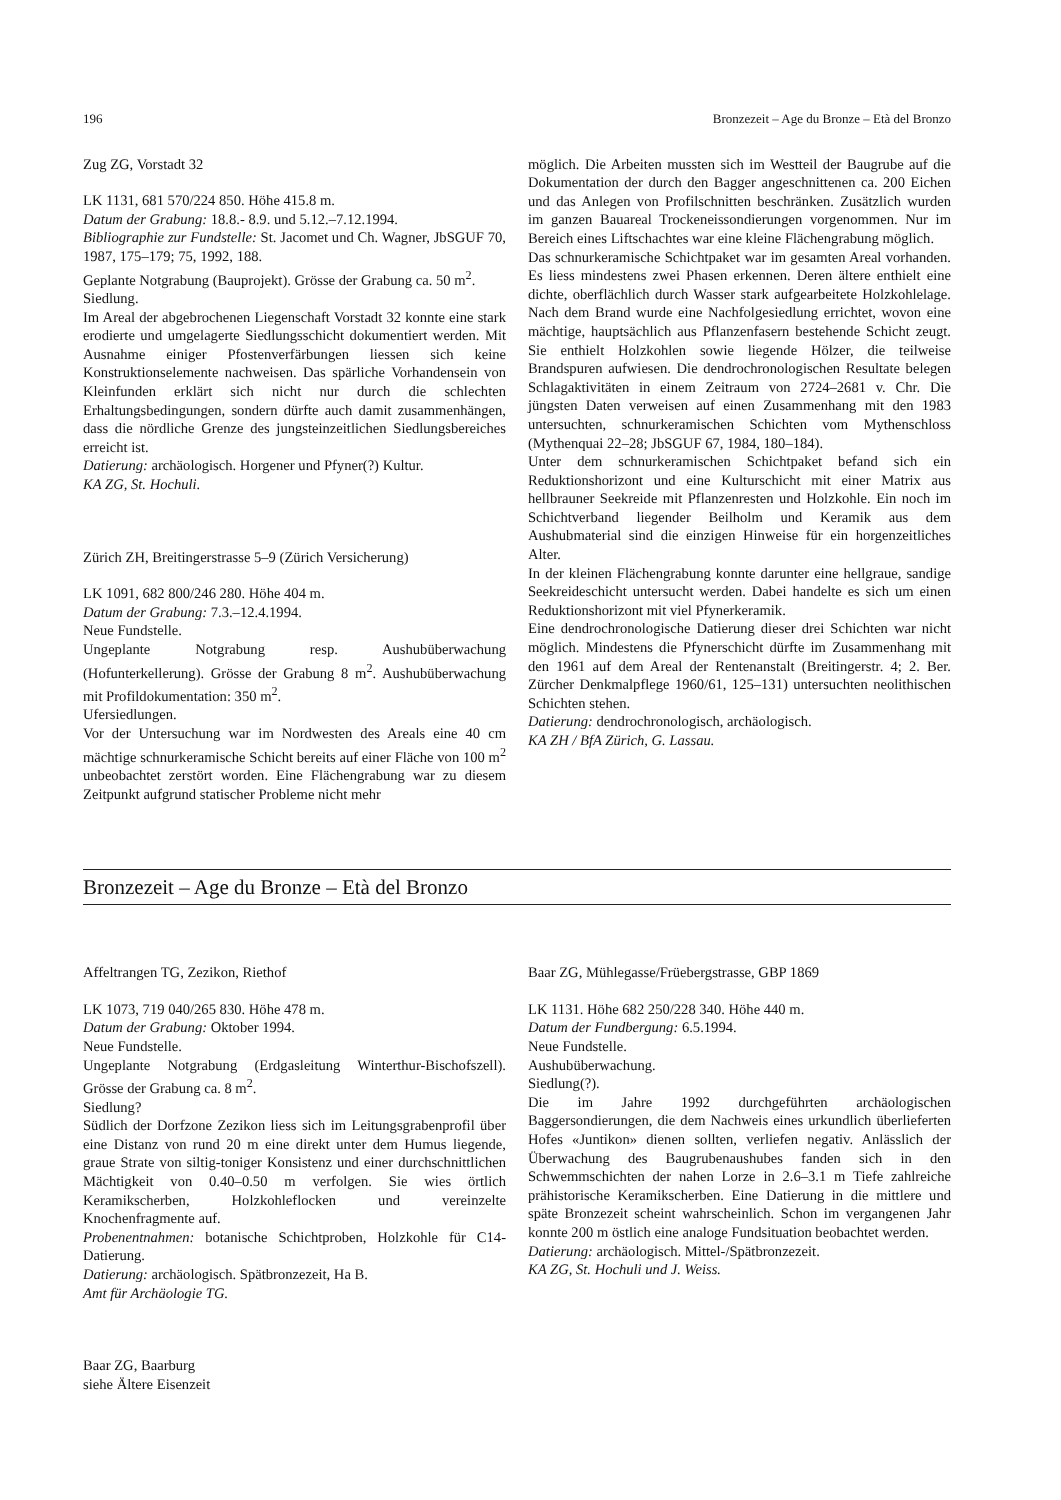196 Bronzezeit – Age du Bronze – Età del Bronzo
Zug ZG, Vorstadt 32
LK 1131, 681 570/224 850. Höhe 415.8 m.
Datum der Grabung: 18.8.- 8.9. und 5.12.–7.12.1994.
Bibliographie zur Fundstelle: St. Jacomet und Ch. Wagner, JbSGUF 70, 1987, 175–179; 75, 1992, 188.
Geplante Notgrabung (Bauprojekt). Grösse der Grabung ca. 50 m<sup>2</sup>.
Siedlung.
Im Areal der abgebrochenen Liegenschaft Vorstadt 32 konnte eine stark erodierte und umgelagerte Siedlungsschicht dokumentiert werden. Mit Ausnahme einiger Pfostenverfärbungen liessen sich keine Konstruktionselemente nachweisen. Das spärliche Vorhandensein von Kleinfunden erklärt sich nicht nur durch die schlechten Erhaltungsbedingungen, sondern dürfte auch damit zusammenhängen, dass die nördliche Grenze des jungsteinzeitlichen Siedlungsbereiches erreicht ist.
Datierung: archäologisch. Horgener und Pfyner(?) Kultur.
KA ZG, St. Hochuli.
Zürich ZH, Breitingerstrasse 5–9 (Zürich Versicherung)
LK 1091, 682 800/246 280. Höhe 404 m.
Datum der Grabung: 7.3.–12.4.1994.
Neue Fundstelle.
Ungeplante Notgrabung resp. Aushubüberwachung (Hofunterkellerung). Grösse der Grabung 8 m<sup>2</sup>. Aushubüberwachung mit Profildokumentation: 350 m<sup>2</sup>.
Ufersiedlungen.
Vor der Untersuchung war im Nordwesten des Areals eine 40 cm mächtige schnurkeramische Schicht bereits auf einer Fläche von 100 m<sup>2</sup> unbeobachtet zerstört worden. Eine Flächengrabung war zu diesem Zeitpunkt aufgrund statischer Probleme nicht mehr
möglich. Die Arbeiten mussten sich im Westteil der Baugrube auf die Dokumentation der durch den Bagger angeschnittenen ca. 200 Eichen und das Anlegen von Profilschnitten beschränken. Zusätzlich wurden im ganzen Bauareal Trockeneissondierungen vorgenommen. Nur im Bereich eines Liftschachtes war eine kleine Flächengrabung möglich.
Das schnurkeramische Schichtpaket war im gesamten Areal vorhanden. Es liess mindestens zwei Phasen erkennen. Deren ältere enthielt eine dichte, oberflächlich durch Wasser stark aufgearbeitete Holzkohlelage. Nach dem Brand wurde eine Nachfolgesiedlung errichtet, wovon eine mächtige, hauptsächlich aus Pflanzenfasern bestehende Schicht zeugt. Sie enthielt Holzkohlen sowie liegende Hölzer, die teilweise Brandspuren aufwiesen. Die dendrochronologischen Resultate belegen Schlagaktivitäten in einem Zeitraum von 2724–2681 v. Chr. Die jüngsten Daten verweisen auf einen Zusammenhang mit den 1983 untersuchten, schnurkeramischen Schichten vom Mythenschloss (Mythenquai 22–28; JbSGUF 67, 1984, 180–184).
Unter dem schnurkeramischen Schichtpaket befand sich ein Reduktionshorizont und eine Kulturschicht mit einer Matrix aus hellbrauner Seekreide mit Pflanzenresten und Holzkohle. Ein noch im Schichtverband liegender Beilholm und Keramik aus dem Aushubmaterial sind die einzigen Hinweise für ein horgenzeitliches Alter.
In der kleinen Flächengrabung konnte darunter eine hellgraue, sandige Seekreideschicht untersucht werden. Dabei handelte es sich um einen Reduktionshorizont mit viel Pfynerkeramik.
Eine dendrochronologische Datierung dieser drei Schichten war nicht möglich. Mindestens die Pfynerschicht dürfte im Zusammenhang mit den 1961 auf dem Areal der Rentenanstalt (Breitingerstr. 4; 2. Ber. Zürcher Denkmalpflege 1960/61, 125–131) untersuchten neolithischen Schichten stehen.
Datierung: dendrochronologisch, archäologisch.
KA ZH / BfA Zürich, G. Lassau.
Bronzezeit – Age du Bronze – Età del Bronzo
Affeltrangen TG, Zezikon, Riethof
LK 1073, 719 040/265 830. Höhe 478 m.
Datum der Grabung: Oktober 1994.
Neue Fundstelle.
Ungeplante Notgrabung (Erdgasleitung Winterthur-Bischofszell). Grösse der Grabung ca. 8 m<sup>2</sup>.
Siedlung?
Südlich der Dorfzone Zezikon liess sich im Leitungsgrabenprofil über eine Distanz von rund 20 m eine direkt unter dem Humus liegende, graue Strate von siltig-toniger Konsistenz und einer durchschnittlichen Mächtigkeit von 0.40–0.50 m verfolgen. Sie wies örtlich Keramikscherben, Holzkohleflocken und vereinzelte Knochenfragmente auf.
Probenentnahmen: botanische Schichtproben, Holzkohle für C14-Datierung.
Datierung: archäologisch. Spätbronzezeit, Ha B.
Amt für Archäologie TG.
Baar ZG, Baarburg
siehe Ältere Eisenzeit
Baar ZG, Mühlegasse/Früebergstrasse, GBP 1869
LK 1131. Höhe 682 250/228 340. Höhe 440 m.
Datum der Fundbergung: 6.5.1994.
Neue Fundstelle.
Aushubüberwachung.
Siedlung(?).
Die im Jahre 1992 durchgeführten archäologischen Baggersondierungen, die dem Nachweis eines urkundlich überlieferten Hofes «Juntikon» dienen sollten, verliefen negativ. Anlässlich der Überwachung des Baugrubenaushubes fanden sich in den Schwemmschichten der nahen Lorze in 2.6–3.1 m Tiefe zahlreiche prähistorische Keramikscherben. Eine Datierung in die mittlere und späte Bronzezeit scheint wahrscheinlich. Schon im vergangenen Jahr konnte 200 m östlich eine analoge Fundsituation beobachtet werden.
Datierung: archäologisch. Mittel-/Spätbronzezeit.
KA ZG, St. Hochuli und J. Weiss.